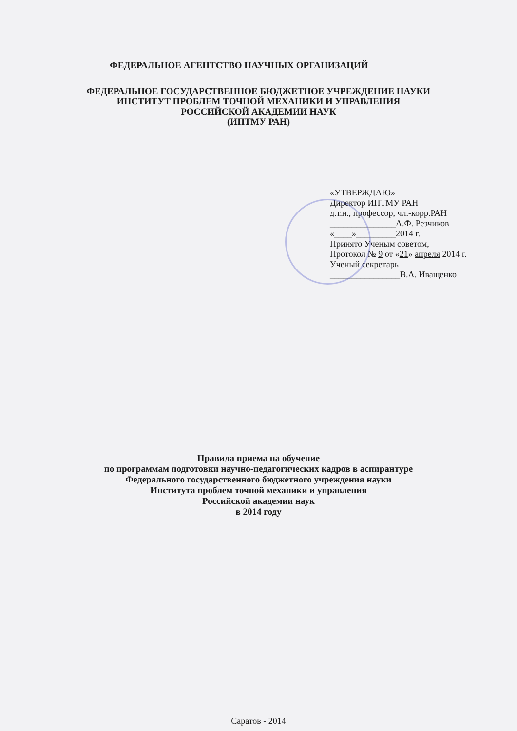ФЕДЕРАЛЬНОЕ АГЕНТСТВО НАУЧНЫХ ОРГАНИЗАЦИЙ
ФЕДЕРАЛЬНОЕ ГОСУДАРСТВЕННОЕ БЮДЖЕТНОЕ УЧРЕЖДЕНИЕ НАУКИ
ИНСТИТУТ ПРОБЛЕМ ТОЧНОЙ МЕХАНИКИ И УПРАВЛЕНИЯ
РОССИЙСКОЙ АКАДЕМИИ НАУК
(ИПТМУ РАН)
«УТВЕРЖДАЮ»
Директор ИПТМУ РАН
д.т.н., профессор, чл.-корр.РАН
_______________А.Ф. Резчиков
«____»_________2014 г.
Принято Ученым советом,
Протокол № 9 от «21» апреля 2014 г.
Ученый секретарь
________________В.А. Иващенко
Правила приема на обучение
по программам подготовки научно-педагогических кадров в аспирантуре
Федерального государственного бюджетного учреждения науки
Института проблем точной механики и управления
Российской академии наук
в 2014 году
Саратов - 2014